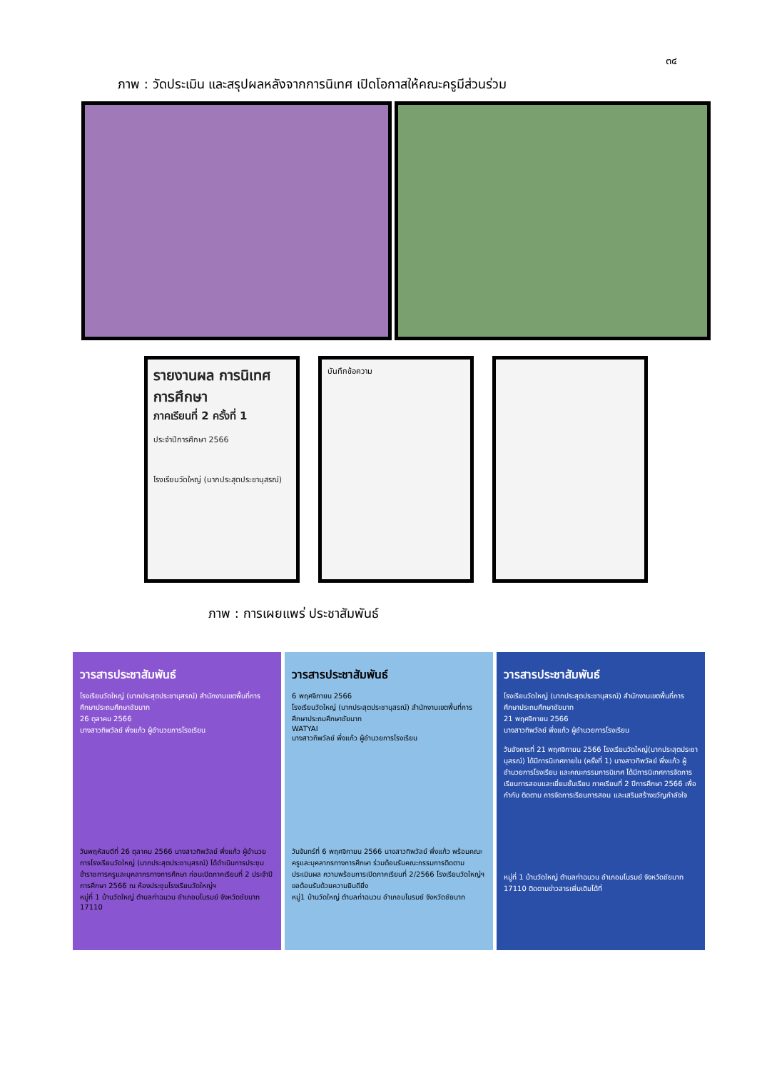๓๔
ภาพ : วัดประเมิน และสรุปผลหลังจากการนิเทศ เปิดโอกาสให้คณะครูมีส่วนร่วม
รายงานผล การนิเทศการศึกษา
ภาคเรียนที่ 2 ครั้งที่ 1
ประจำปีการศึกษา 2566
โรงเรียนวัดใหญ่ (นากประสุตประชานุสรณ์)
บันทึกข้อความ
ภาพ : การเผยแพร่ ประชาสัมพันธ์
วารสารประชาสัมพันธ์
โรงเรียนวัดใหญ่ (นากประสุตประชานุสรณ์) สำนักงานเขตพื้นที่การศึกษาประถมศึกษาชัยนาท
26 ตุลาคม 2566
นางสาวทิพวัลย์ พึ่งแก้ว ผู้อำนวยการโรงเรียน
วันพฤหัสบดีที่ 26 ตุลาคม 2566 นางสาวทิพวัลย์ พึ่งแก้ว ผู้อำนวยการโรงเรียนวัดใหญ่ (นากประสุตประชานุสรณ์) ได้ดำเนินการประชุมข้าราชการครูและบุคลากรทางการศึกษา ก่อนเปิดภาคเรียนที่ 2 ประจำปีการศึกษา 2566 ณ ห้องประชุมโรงเรียนวัดใหญ่ฯ
หมู่ที่ 1 บ้านวัดใหญ่ ตำบลท่าฉนวน อำเภอมโนรมย์ จังหวัดชัยนาท 17110
วารสารประชาสัมพันธ์
6 พฤศจิกายน 2566
โรงเรียนวัดใหญ่ (นากประสุตประชานุสรณ์) สำนักงานเขตพื้นที่การศึกษาประถมศึกษาชัยนาท
WATYAI
นางสาวทิพวัลย์ พึ่งแก้ว ผู้อำนวยการโรงเรียน
วันจันทร์ที่ 6 พฤศจิกายน 2566 นางสาวทิพวัลย์ พึ่งแก้ว พร้อมคณะครูและบุคลากรทางการศึกษา ร่วมต้อนรับคณะกรรมการติดตาม ประเมินผล ความพร้อมการเปิดภาคเรียนที่ 2/2566 โรงเรียนวัดใหญ่ฯ ขอต้อนรับด้วยความยินดียิ่ง
หมู่1 บ้านวัดใหญ่ ตำบลท่าฉนวน อำเภอมโนรมย์ จังหวัดชัยนาท
วารสารประชาสัมพันธ์
โรงเรียนวัดใหญ่ (นากประสุตประชานุสรณ์) สำนักงานเขตพื้นที่การศึกษาประถมศึกษาชัยนาท
21 พฤศจิกายน 2566
นางสาวทิพวัลย์ พึ่งแก้ว ผู้อำนวยการโรงเรียน
วันอังคารที่ 21 พฤศจิกายน 2566 โรงเรียนวัดใหญ่(นากประสุตประชานุสรณ์) ได้มีการนิเทศภายใน (ครั้งที่ 1) นางสาวทิพวัลย์ พึ่งแก้ว ผู้อำนวยการโรงเรียน และคณะกรรมการนิเทศ ได้มีการนิเทศการจัดการเรียนการสอนและเยี่ยมชั้นเรียน ภาคเรียนที่ 2 ปีการศึกษา 2566 เพื่อกำกับ ติดตาม การจัดการเรียนการสอน และเสริมสร้างขวัญกำลังใจ
หมู่ที่ 1 บ้านวัดใหญ่ ตำบลท่าฉนวน อำเภอมโนรมย์ จังหวัดชัยนาท 17110 ติดตามข่าวสารเพิ่มเติมได้ที่